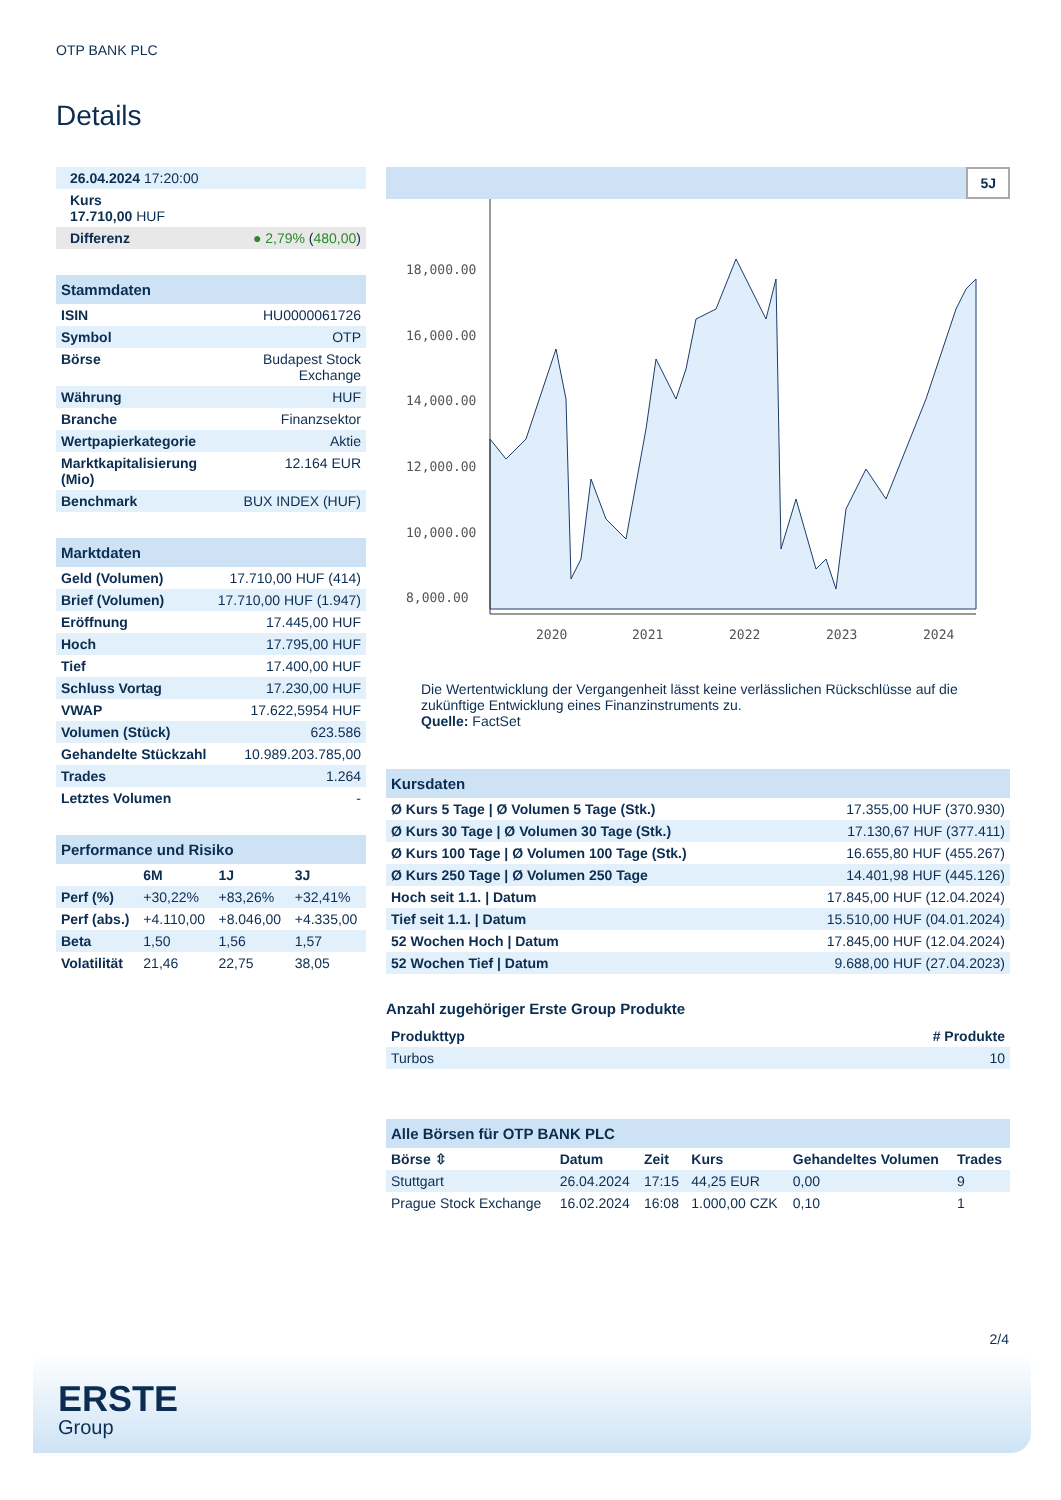OTP BANK PLC
Details
| 26.04.2024 17:20:00 |
| Kurs 17.710,00 HUF |
| Differenz ● 2,79% ( 480,00 ) |
| Stammdaten | |
| ISIN | HU0000061726 |
| Symbol | OTP |
| Börse | Budapest Stock Exchange |
| Währung | HUF |
| Branche | Finanzsektor |
| Wertpapierkategorie | Aktie |
| Marktkapitalisierung (Mio) | 12.164 EUR |
| Benchmark | BUX INDEX (HUF) |
| Marktdaten | |
| Geld (Volumen) | 17.710,00 HUF (414) |
| Brief (Volumen) | 17.710,00 HUF (1.947) |
| Eröffnung | 17.445,00 HUF |
| Hoch | 17.795,00 HUF |
| Tief | 17.400,00 HUF |
| Schluss Vortag | 17.230,00 HUF |
| VWAP | 17.622,5954 HUF |
| Volumen (Stück) | 623.586 |
| Gehandelte Stückzahl | 10.989.203.785,00 |
| Trades | 1.264 |
| Letztes Volumen | - |
| Performance und Risiko | | | |
| | 6M | 1J | 3J |
| Perf (%) | +30,22% | +83,26% | +32,41% |
| Perf (abs.) | +4.110,00 | +8.046,00 | +4.335,00 |
| Beta | 1,50 | 1,56 | 1,57 |
| Volatilität | 21,46 | 22,75 | 38,05 |
5J
18,000.00
16,000.00
14,000.00
12,000.00
10,000.00
8,000.00
2020
2021
2022
2023
2024
Die Wertentwicklung der Vergangenheit lässt keine verlässlichen Rückschlüsse auf die zukünftige Entwicklung eines Finanzinstruments zu.
Quelle: FactSet
| Kursdaten | |
| Ø Kurs 5 Tage / Ø Volumen 5 Tage (Stk.) | 17.355,00 HUF (370.930) |
| Ø Kurs 30 Tage / Ø Volumen 30 Tage (Stk.) | 17.130,67 HUF (377.411) |
| Ø Kurs 100 Tage / Ø Volumen 100 Tage (Stk.) | 16.655,80 HUF (455.267) |
| Ø Kurs 250 Tage / Ø Volumen 250 Tage | 14.401,98 HUF (445.126) |
| Hoch seit 1.1. / Datum | 17.845,00 HUF (12.04.2024) |
| Tief seit 1.1. / Datum | 15.510,00 HUF (04.01.2024) |
| 52 Wochen Hoch / Datum | 17.845,00 HUF (12.04.2024) |
| 52 Wochen Tief / Datum | 9.688,00 HUF (27.04.2023) |
Anzahl zugehöriger Erste Group Produkte
| Produkttyp | # Produkte |
| --- | --- |
| Turbos | 10 |
| Alle Börsen für OTP BANK PLC | | | | | |
| Börse ⇳ | Datum | Zeit | Kurs | Gehandeltes Volumen | Trades |
| Stuttgart | 26.04.2024 | 17:15 | 44,25 EUR | 0,00 | 9 |
| Prague Stock Exchange | 16.02.2024 | 16:08 | 1.000,00 CZK | 0,10 | 1 |
2/4
ERSTE
Group